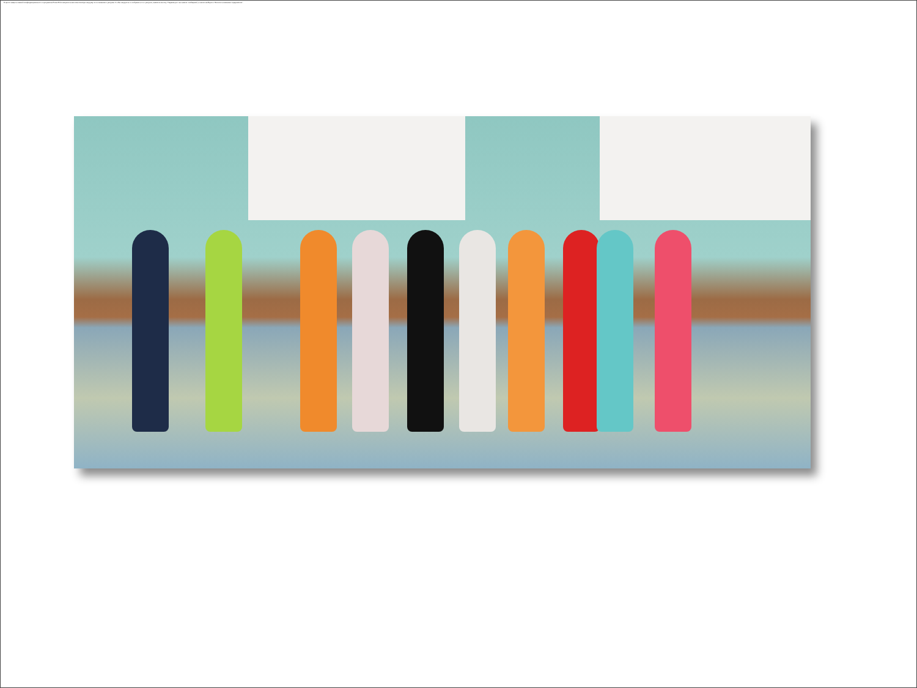В целях защиты вашей конфиденциальности программа PowerPoint запретила автоматическую загрузку этого внешнего рисунка. Чтобы загрузить и отобразить этот рисунок, нажмите кнопку "Параметры" на панели сообщений, а затем выберите "Включить внешнее содержимое".